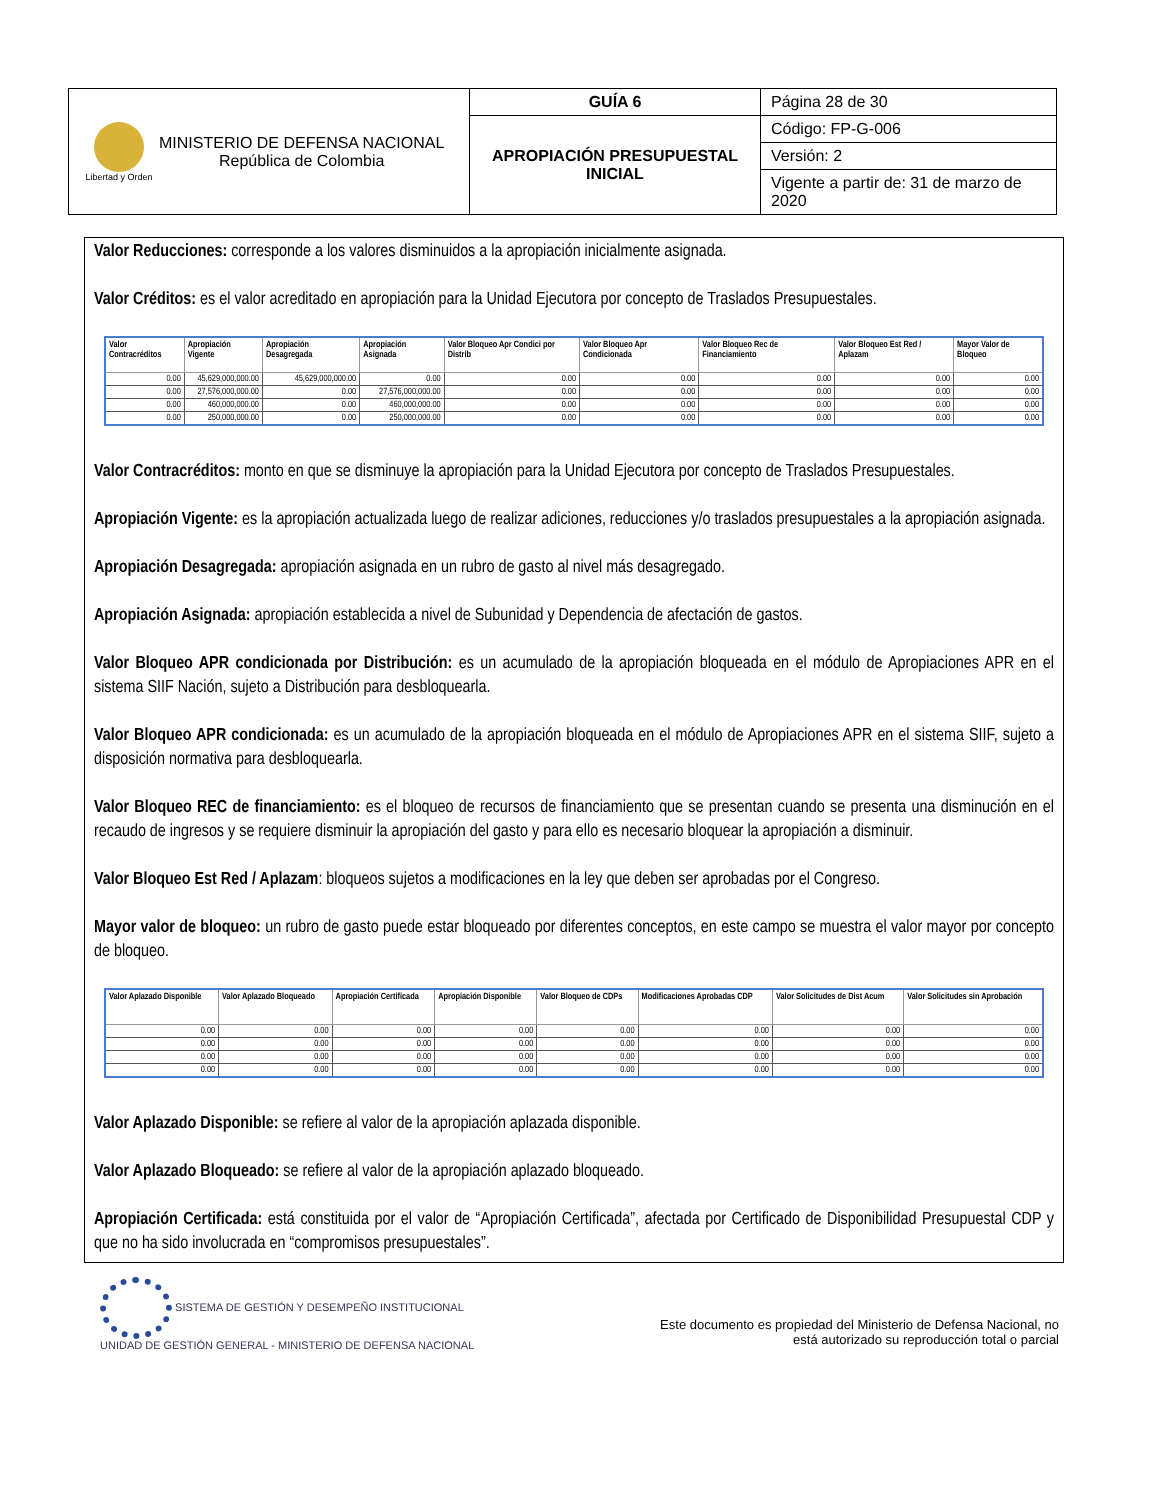| Libertad y Orden MINISTERIO DE DEFENSA NACIONAL República de Colombia | GUÍA 6 | Página 28 de 30 |
| | APROPIACIÓN PRESUPUESTAL INICIAL | Código: FP-G-006 |
| | | Versión: 2 |
| | | Vigente a partir de: 31 de marzo de 2020 |
Valor Reducciones: corresponde a los valores disminuidos a la apropiación inicialmente asignada.
Valor Créditos: es el valor acreditado en apropiación para la Unidad Ejecutora por concepto de Traslados Presupuestales.
| Valor Contracréditos | Apropiación Vigente | Apropiación Desagregada | Apropiación Asignada | Valor Bloqueo Apr Condici por Distrib | Valor Bloqueo Apr Condicionada | Valor Bloqueo Rec de Financiamiento | Valor Bloqueo Est Red / Aplazam | Mayor Valor de Bloqueo |
| --- | --- | --- | --- | --- | --- | --- | --- | --- |
| 0.00 | 45,629,000,000.00 | 45,629,000,000.00 | 0.00 | 0.00 | 0.00 | 0.00 | 0.00 | 0.00 |
| 0.00 | 27,576,000,000.00 | 0.00 | 27,576,000,000.00 | 0.00 | 0.00 | 0.00 | 0.00 | 0.00 |
| 0.00 | 460,000,000.00 | 0.00 | 460,000,000.00 | 0.00 | 0.00 | 0.00 | 0.00 | 0.00 |
| 0.00 | 250,000,000.00 | 0.00 | 250,000,000.00 | 0.00 | 0.00 | 0.00 | 0.00 | 0.00 |
Valor Contracréditos: monto en que se disminuye la apropiación para la Unidad Ejecutora por concepto de Traslados Presupuestales.
Apropiación Vigente: es la apropiación actualizada luego de realizar adiciones, reducciones y/o traslados presupuestales a la apropiación asignada.
Apropiación Desagregada: apropiación asignada en un rubro de gasto al nivel más desagregado.
Apropiación Asignada: apropiación establecida a nivel de Subunidad y Dependencia de afectación de gastos.
Valor Bloqueo APR condicionada por Distribución: es un acumulado de la apropiación bloqueada en el módulo de Apropiaciones APR en el sistema SIIF Nación, sujeto a Distribución para desbloquearla.
Valor Bloqueo APR condicionada: es un acumulado de la apropiación bloqueada en el módulo de Apropiaciones APR en el sistema SIIF, sujeto a disposición normativa para desbloquearla.
Valor Bloqueo REC de financiamiento: es el bloqueo de recursos de financiamiento que se presentan cuando se presenta una disminución en el recaudo de ingresos y se requiere disminuir la apropiación del gasto y para ello es necesario bloquear la apropiación a disminuir.
Valor Bloqueo Est Red / Aplazam: bloqueos sujetos a modificaciones en la ley que deben ser aprobadas por el Congreso.
Mayor valor de bloqueo: un rubro de gasto puede estar bloqueado por diferentes conceptos, en este campo se muestra el valor mayor por concepto de bloqueo.
| Valor Aplazado Disponible | Valor Aplazado Bloqueado | Apropiación Certificada | Apropiación Disponible | Valor Bloqueo de CDPs | Modificaciones Aprobadas CDP | Valor Solicitudes de Dist Acum | Valor Solicitudes sin Aprobación |
| --- | --- | --- | --- | --- | --- | --- | --- |
| 0.00 | 0.00 | 0.00 | 0.00 | 0.00 | 0.00 | 0.00 | 0.00 |
| 0.00 | 0.00 | 0.00 | 0.00 | 0.00 | 0.00 | 0.00 | 0.00 |
| 0.00 | 0.00 | 0.00 | 0.00 | 0.00 | 0.00 | 0.00 | 0.00 |
| 0.00 | 0.00 | 0.00 | 0.00 | 0.00 | 0.00 | 0.00 | 0.00 |
Valor Aplazado Disponible: se refiere al valor de la apropiación aplazada disponible.
Valor Aplazado Bloqueado: se refiere al valor de la apropiación aplazado bloqueado.
Apropiación Certificada: está constituida por el valor de “Apropiación Certificada”, afectada por Certificado de Disponibilidad Presupuestal CDP y que no ha sido involucrada en “compromisos presupuestales”.
SISTEMA DE GESTIÓN Y DESEMPEÑO INSTITUCIONAL
UNIDAD DE GESTIÓN GENERAL - MINISTERIO DE DEFENSA NACIONAL
Este documento es propiedad del Ministerio de Defensa Nacional, no
está autorizado su reproducción total o parcial